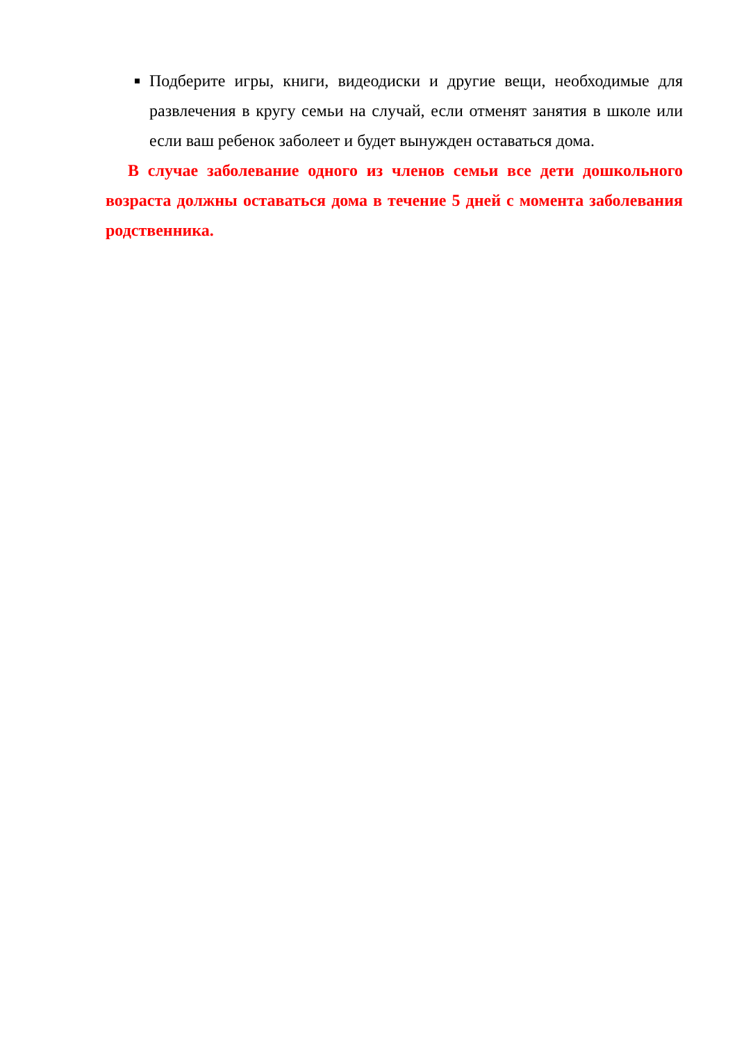Подберите игры, книги, видеодиски и другие вещи, необходимые для развлечения в кругу семьи на случай, если отменят занятия в школе или если ваш ребенок заболеет и будет вынужден оставаться дома.
В случае заболевание одного из членов семьи все дети дошкольного возраста должны оставаться дома в течение 5 дней с момента заболевания родственника.